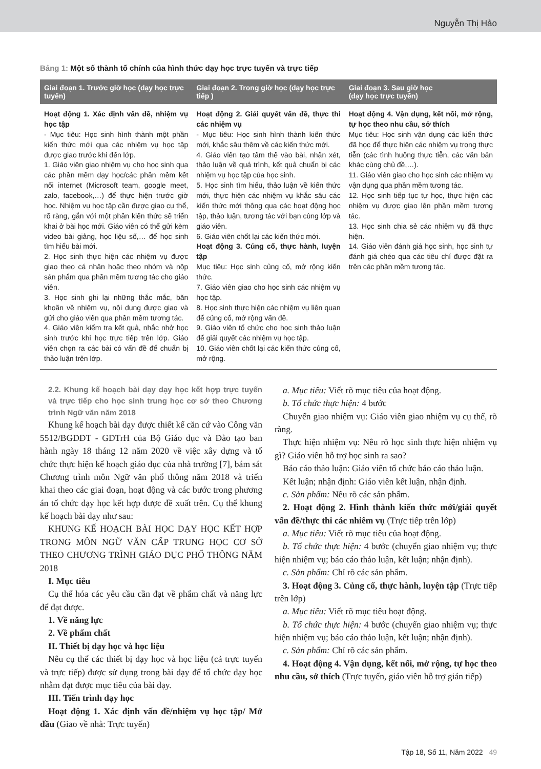Nguyễn Thị Hảo
Bảng 1: Một số thành tố chính của hình thức dạy học trực tuyến và trực tiếp
| Giai đoạn 1. Trước giờ học (dạy học trực tuyến) | Giai đoạn 2. Trong giờ học (dạy học trực tiếp ) | Giai đoạn 3. Sau giờ học (dạy học trực tuyến) |
| --- | --- | --- |
| Hoạt động 1. Xác định vấn đề, nhiệm vụ học tập - Mục tiêu: Học sinh hình thành một phần kiến thức mới qua các nhiệm vụ học tập được giao trước khi đến lớp. 1. Giáo viên giao nhiệm vụ cho học sinh qua các phần mềm dạy học/các phần mềm kết nối internet (Microsoft team, google meet, zalo, facebook,…) để thực hiện trước giờ học. Nhiệm vụ học tập cần được giao cụ thể, rõ ràng, gắn với một phần kiến thức sẽ triển khai ở bài học mới. Giáo viên có thể gửi kèm video bài giảng, học liệu số,… để học sinh tìm hiểu bài mới. 2. Học sinh thực hiện các nhiệm vụ được giao theo cá nhân hoặc theo nhóm và nộp sản phẩm qua phần mềm tương tác cho giáo viên. 3. Học sinh ghi lại những thắc mắc, băn khoăn về nhiệm vụ, nội dung được giao và gửi cho giáo viên qua phần mềm tương tác. 4. Giáo viên kiểm tra kết quả, nhắc nhở học sinh trước khi học trực tiếp trên lớp. Giáo viên chọn ra các bài có vấn đề để chuẩn bị thảo luận trên lớp. | Hoạt động 2. Giải quyết vấn đề, thực thi các nhiệm vụ - Mục tiêu: Học sinh hình thành kiến thức mới, khắc sâu thêm về các kiến thức mới. 4. Giáo viên tạo tâm thế vào bài, nhận xét, thảo luận về quá trình, kết quả chuẩn bị các nhiệm vụ học tập của học sinh. 5. Học sinh tìm hiểu, thảo luận về kiến thức mới, thực hiện các nhiệm vụ khắc sâu các kiến thức mới thông qua các hoạt động học tập, thảo luận, tương tác với bạn cùng lớp và giáo viên. 6. Giáo viên chốt lại các kiến thức mới. Hoạt động 3. Củng cố, thực hành, luyện tập Mục tiêu: Học sinh củng cố, mở rộng kiến thức. 7. Giáo viên giao cho học sinh các nhiệm vụ học tập. 8. Học sinh thực hiện các nhiệm vụ liên quan để củng cổ, mở rộng vấn đề. 9. Giáo viên tổ chức cho học sinh thảo luận để giải quyết các nhiệm vụ học tập. 10. Giáo viên chốt lại các kiến thức củng cố, mở rộng. | Hoạt động 4. Vận dụng, kết nối, mở rộng, tự học theo nhu cầu, sở thích Mục tiêu: Học sinh vận dụng các kiến thức đã học để thực hiện các nhiệm vụ trong thực tiễn (các tình huống thực tiễn, các văn bản khác cùng chủ đề,…). 11. Giáo viên giao cho học sinh các nhiệm vụ vận dụng qua phần mềm tương tác. 12. Học sinh tiếp tục tự học, thực hiện các nhiệm vụ được giao lên phần mềm tương tác. 13. Học sinh chia sẻ các nhiệm vụ đã thực hiện. 14. Giáo viên đánh giá học sinh, học sinh tự đánh giá chéo qua các tiêu chí được đặt ra trên các phần mềm tương tác. |
2.2. Khung kế hoạch bài dạy dạy học kết hợp trực tuyến và trực tiếp cho học sinh trung học cơ sở theo Chương trình Ngữ văn năm 2018
Khung kế hoạch bài dạy được thiết kế căn cứ vào Công văn 5512/BGDĐT - GDTrH của Bộ Giáo dục và Đào tạo ban hành ngày 18 tháng 12 năm 2020 về việc xây dựng và tổ chức thực hiện kế hoạch giáo dục của nhà trường [7], bám sát Chương trình môn Ngữ văn phổ thông năm 2018 và triển khai theo các giai đoạn, hoạt động và các bước trong phương án tổ chức dạy học kết hợp được đề xuất trên. Cụ thể khung kế hoạch bài dạy như sau:
KHUNG KẾ HOẠCH BÀI HỌC DẠY HỌC KẾT HỢP TRONG MÔN NGỮ VĂN CẤP TRUNG HỌC CƠ SỞ THEO CHƯƠNG TRÌNH GIÁO DỤC PHỔ THÔNG NĂM 2018
I. Mục tiêu
Cụ thể hóa các yêu cầu cần đạt về phẩm chất và năng lực để đạt được.
1. Về năng lực
2. Về phẩm chất
II. Thiết bị dạy học và học liệu
Nêu cụ thể các thiết bị dạy học và học liệu (cả trực tuyến và trực tiếp) được sử dụng trong bài dạy để tổ chức dạy học nhằm đạt được mục tiêu của bài dạy.
III. Tiến trình dạy học
Hoạt động 1. Xác định vấn đề/nhiệm vụ học tập/ Mở đầu (Giao về nhà: Trực tuyến)
a. Mục tiêu: Viết rõ mục tiêu của hoạt động.
b. Tổ chức thực hiện: 4 bước
Chuyển giao nhiệm vụ: Giáo viên giao nhiệm vụ cụ thể, rõ ràng.
Thực hiện nhiệm vụ: Nêu rõ học sinh thực hiện nhiệm vụ gì? Giáo viên hỗ trợ học sinh ra sao?
Báo cáo thảo luận: Giáo viên tổ chức báo cáo thảo luận.
Kết luận; nhận định: Giáo viên kết luận, nhận định.
c. Sản phẩm: Nêu rõ các sản phẩm.
2. Hoạt động 2. Hình thành kiến thức mới/giải quyết vấn đề/thực thi các nhiêm vụ (Trực tiếp trên lớp)
a. Mục tiêu: Viết rõ mục tiêu của hoạt động.
b. Tổ chức thực hiện: 4 bước (chuyển giao nhiệm vụ; thực hiện nhiệm vụ; báo cáo thảo luận, kết luận; nhận định).
c. Sản phẩm: Chỉ rõ các sản phẩm.
3. Hoạt động 3. Củng cố, thực hành, luyện tập (Trực tiếp trên lớp)
a. Mục tiêu: Viết rõ mục tiêu hoạt động.
b. Tổ chức thực hiện: 4 bước (chuyển giao nhiệm vụ; thực hiện nhiệm vụ; báo cáo thảo luận, kết luận; nhận định).
c. Sản phẩm: Chỉ rõ các sản phẩm.
4. Hoạt động 4. Vận dụng, kết nối, mở rộng, tự học theo nhu cầu, sở thích (Trực tuyến, giáo viên hỗ trợ gián tiếp)
Tập 18, Số 11, Năm 2022 49